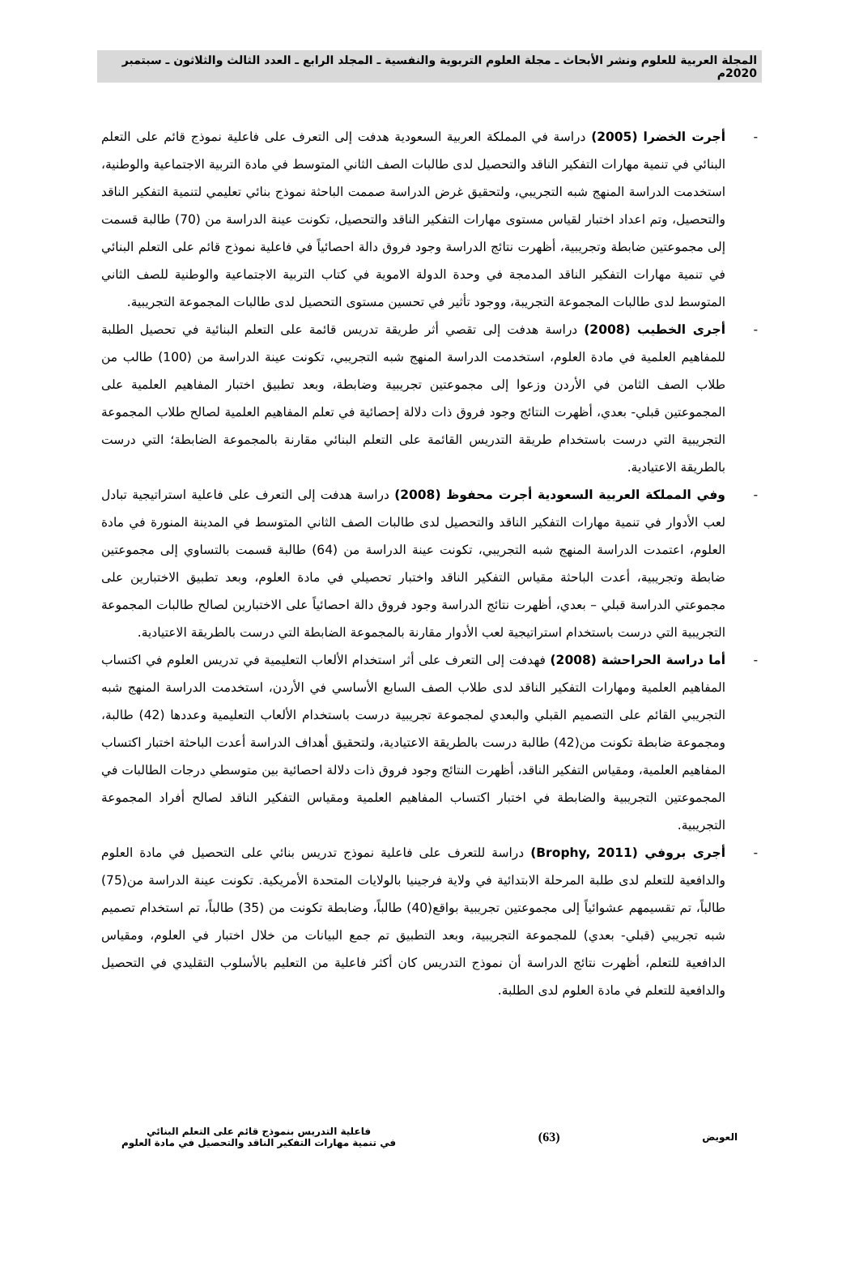المجلة العربية للعلوم ونشر الأبحاث ـ مجلة العلوم التربوية والنفسية ـ المجلد الرابع ـ العدد الثالث والثلاثون ـ سبتمبر 2020م
- أجرت الخضرا (2005) دراسة في المملكة العربية السعودية هدفت إلى التعرف على فاعلية نموذج قائم على التعلم البنائي في تنمية مهارات التفكير الناقد والتحصيل لدى طالبات الصف الثاني المتوسط في مادة التربية الاجتماعية والوطنية، استخدمت الدراسة المنهج شبه التجريبي، ولتحقيق غرض الدراسة صممت الباحثة نموذج بنائي تعليمي لتنمية التفكير الناقد والتحصيل، وتم اعداد اختبار لقياس مستوى مهارات التفكير الناقد والتحصيل، تكونت عينة الدراسة من (70) طالبة قسمت إلى مجموعتين ضابطة وتجريبية، أظهرت نتائج الدراسة وجود فروق دالة احصائياً في فاعلية نموذج قائم على التعلم البنائي في تنمية مهارات التفكير الناقد المدمجة في وحدة الدولة الاموية في كتاب التربية الاجتماعية والوطنية للصف الثاني المتوسط لدى طالبات المجموعة التجريبة، ووجود تأثير في تحسين مستوى التحصيل لدى طالبات المجموعة التجريبية.
- أجرى الخطيب (2008) دراسة هدفت إلى تقصي أثر طريقة تدريس قائمة على التعلم البنائية في تحصيل الطلبة للمفاهيم العلمية في مادة العلوم، استخدمت الدراسة المنهج شبه التجريبي، تكونت عينة الدراسة من (100) طالب من طلاب الصف الثامن في الأردن وزعوا إلى مجموعتين تجريبية وضابطة، وبعد تطبيق اختبار المفاهيم العلمية على المجموعتين قبلي- بعدي، أظهرت النتائج وجود فروق ذات دلالة إحصائية في تعلم المفاهيم العلمية لصالح طلاب المجموعة التجريبية التي درست باستخدام طريقة التدريس القائمة على التعلم البنائي مقارنة بالمجموعة الضابطة؛ التي درست بالطريقة الاعتيادية.
- وفي المملكة العربية السعودية أجرت محفوظ (2008) دراسة هدفت إلى التعرف على فاعلية استراتيجية تبادل لعب الأدوار في تنمية مهارات التفكير الناقد والتحصيل لدى طالبات الصف الثاني المتوسط في المدينة المنورة في مادة العلوم، اعتمدت الدراسة المنهج شبه التجريبي، تكونت عينة الدراسة من (64) طالبة قسمت بالتساوي إلى مجموعتين ضابطة وتجريبية، أعدت الباحثة مقياس التفكير الناقد واختبار تحصيلي في مادة العلوم، وبعد تطبيق الاختبارين على مجموعتي الدراسة قبلي – بعدي، أظهرت نتائج الدراسة وجود فروق دالة احصائياً على الاختبارين لصالح طالبات المجموعة التجريبية التي درست باستخدام استراتيجية لعب الأدوار مقارنة بالمجموعة الضابطة التي درست بالطريقة الاعتيادية.
- أما دراسة الحراحشة (2008) فهدفت إلى التعرف على أثر استخدام الألعاب التعليمية في تدريس العلوم في اكتساب المفاهيم العلمية ومهارات التفكير الناقد لدى طلاب الصف السابع الأساسي في الأردن، استخدمت الدراسة المنهج شبه التجريبي القائم على التصميم القبلي والبعدي لمجموعة تجريبية درست باستخدام الألعاب التعليمية وعددها (42) طالبة، ومجموعة ضابطة تكونت من(42) طالبة درست بالطريقة الاعتيادية، ولتحقيق أهداف الدراسة أعدت الباحثة اختبار اكتساب المفاهيم العلمية، ومقياس التفكير الناقد، أظهرت النتائج وجود فروق ذات دلالة احصائية بين متوسطي درجات الطالبات في المجموعتين التجريبية والضابطة في اختبار اكتساب المفاهيم العلمية ومقياس التفكير الناقد لصالح أفراد المجموعة التجريبية.
- أجرى بروفي (Brophy, 2011) دراسة للتعرف على فاعلية نموذج تدريس بنائي على التحصيل في مادة العلوم والدافعية للتعلم لدى طلبة المرحلة الابتدائية في ولاية فرجينيا بالولايات المتحدة الأمريكية. تكونت عينة الدراسة من(75) طالباً، تم تقسيمهم عشوائياً إلى مجموعتين تجريبية بواقع(40) طالباً، وضابطة تكونت من (35) طالباً، تم استخدام تصميم شبه تجريبي (قبلي- بعدي) للمجموعة التجريبية، وبعد التطبيق تم جمع البيانات من خلال اختبار في العلوم، ومقياس الدافعية للتعلم، أظهرت نتائج الدراسة أن نموذج التدريس كان أكثر فاعلية من التعليم بالأسلوب التقليدي في التحصيل والدافعية للتعلم في مادة العلوم لدى الطلبة.
العويض
(63)
فاعلية التدريس بنموذج قائم على التعلم البنائي
في تنمية مهارات التفكير الناقد والتحصيل في مادة العلوم